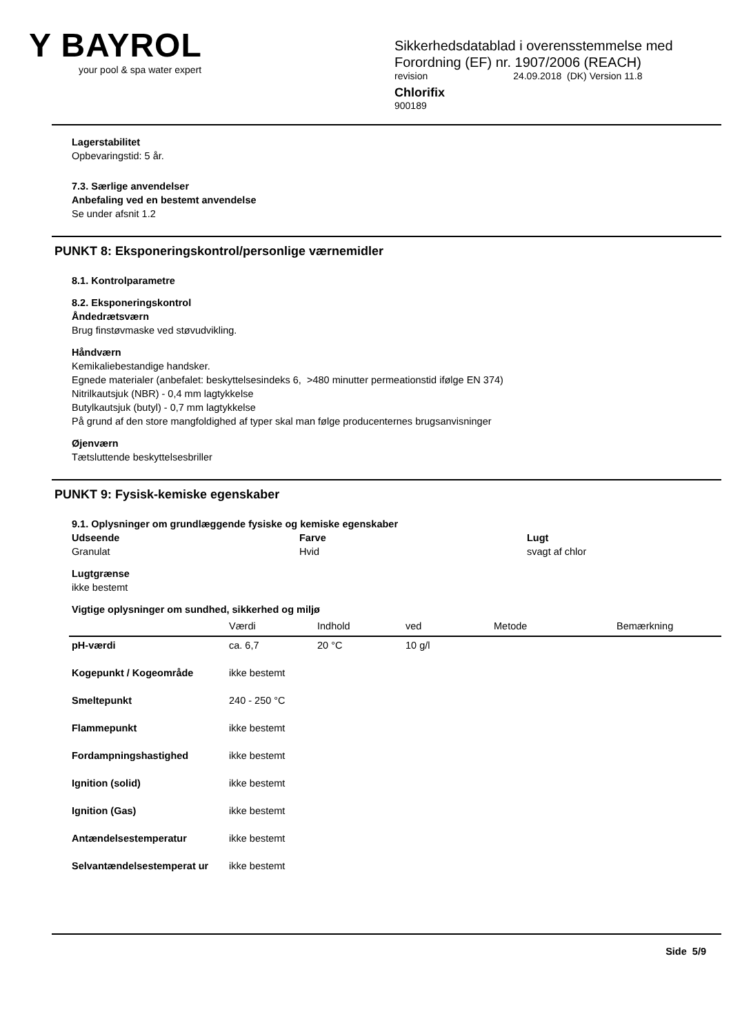Y BAYROL
your pool & spa water expert
Sikkerhedsdatablad i overensstemmelse med
Forordning (EF) nr. 1907/2006 (REACH)
revision 24.09.2018 (DK) Version 11.8
Chlorifix
900189
Lagerstabilitet
Opbevaringstid: 5 år.
7.3. Særlige anvendelser
Anbefaling ved en bestemt anvendelse
Se under afsnit 1.2
PUNKT 8: Eksponeringskontrol/personlige værnemidler
8.1. Kontrolparametre
8.2. Eksponeringskontrol
Åndedrætsværn
Brug finstøvmaske ved støvudvikling.
Håndværn
Kemikaliebestandige handsker.
Egnede materialer (anbefalet: beskyttelsesindeks 6, >480 minutter permeationstid ifølge EN 374)
Nitrilkautsjuk (NBR) - 0,4 mm lagtykkelse
Butylkautsjuk (butyl) - 0,7 mm lagtykkelse
På grund af den store mangfoldighed af typer skal man følge producenternes brugsanvisninger
Øjenværn
Tætsluttende beskyttelsesbriller
PUNKT 9: Fysisk-kemiske egenskaber
9.1. Oplysninger om grundlæggende fysiske og kemiske egenskaber
Udseende
Granulat
Farve
Hvid
Lugt
svagt af chlor
Lugtgrænse
ikke bestemt
Vigtige oplysninger om sundhed, sikkerhed og miljø
| | Værdi | Indhold | ved | Metode | Bemærkning |
| --- | --- | --- | --- | --- | --- |
| pH-værdi | ca. 6,7 | 20 °C | 10 g/l | | |
| Kogepunkt / Kogeområde | ikke bestemt | | | | |
| Smeltepunkt | 240 - 250 °C | | | | |
| Flammepunkt | ikke bestemt | | | | |
| Fordampningshastighed | ikke bestemt | | | | |
| Ignition (solid) | ikke bestemt | | | | |
| Ignition (Gas) | ikke bestemt | | | | |
| Antændelsestemperatur | ikke bestemt | | | | |
| Selvantændelsestemperat ur | ikke bestemt | | | | |
Side 5/9